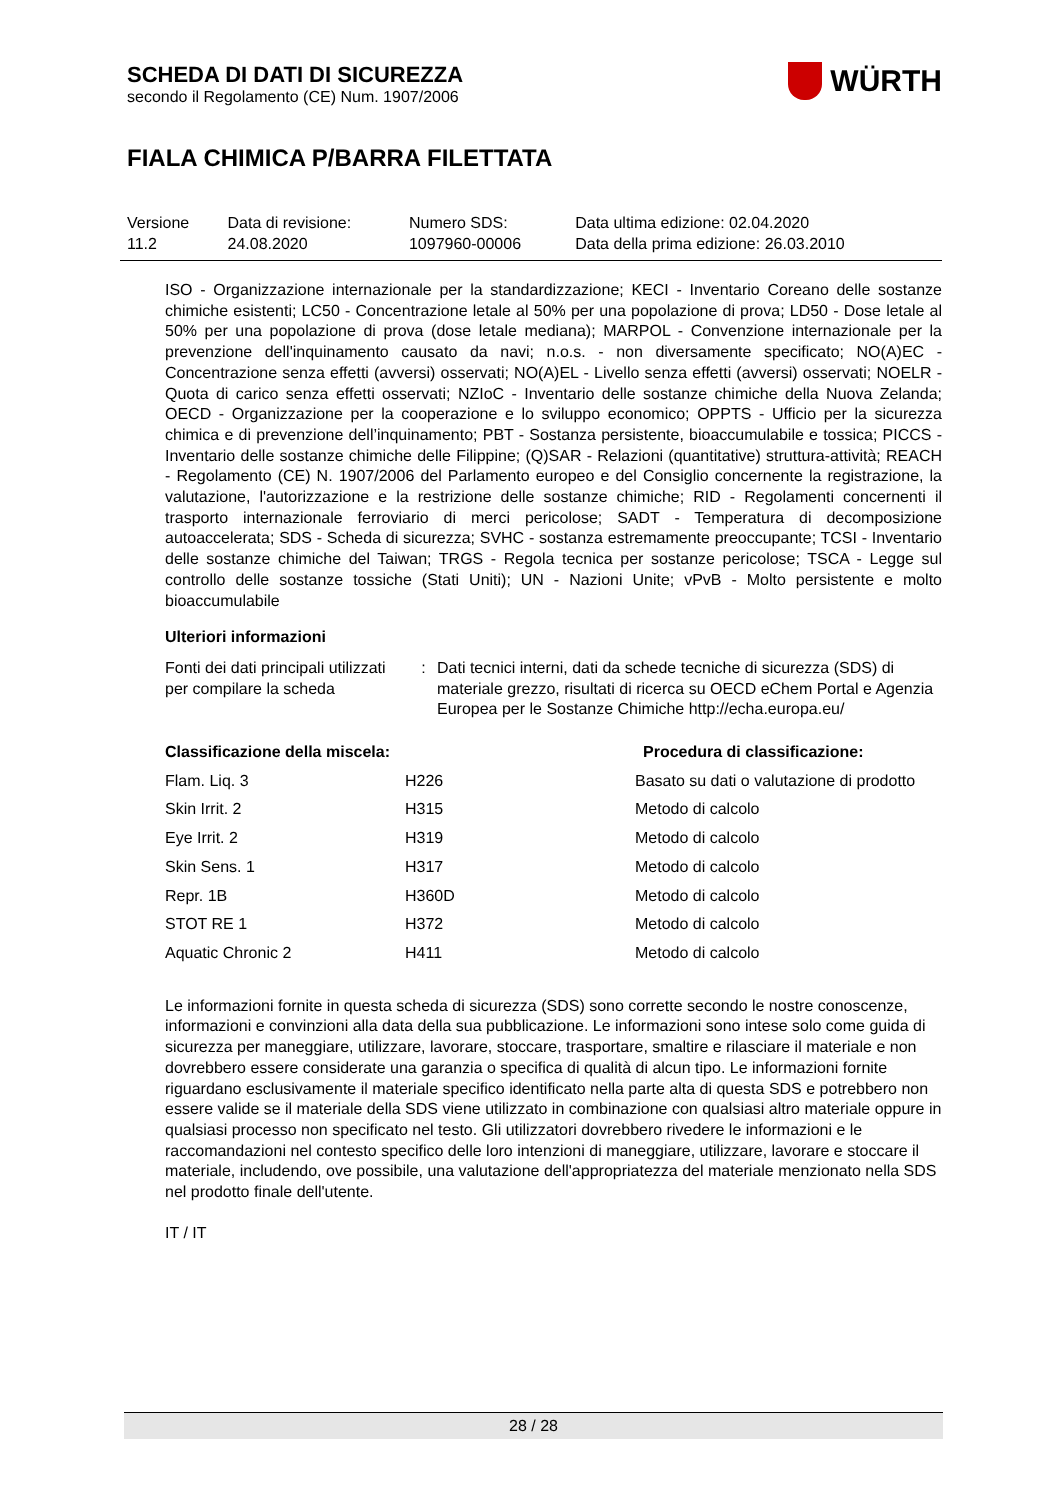SCHEDA DI DATI DI SICUREZZA
secondo il Regolamento (CE) Num. 1907/2006
WÜRTH
FIALA CHIMICA P/BARRA FILETTATA
| Versione 11.2 | Data di revisione: 24.08.2020 | Numero SDS: 1097960-00006 | Data ultima edizione: 02.04.2020 Data della prima edizione: 26.03.2010 |
ISO - Organizzazione internazionale per la standardizzazione; KECI - Inventario Coreano delle sostanze chimiche esistenti; LC50 - Concentrazione letale al 50% per una popolazione di prova; LD50 - Dose letale al 50% per una popolazione di prova (dose letale mediana); MARPOL - Convenzione internazionale per la prevenzione dell'inquinamento causato da navi; n.o.s. - non diversamente specificato; NO(A)EC - Concentrazione senza effetti (avversi) osservati; NO(A)EL - Livello senza effetti (avversi) osservati; NOELR - Quota di carico senza effetti osservati; NZIoC - Inventario delle sostanze chimiche della Nuova Zelanda; OECD - Organizzazione per la cooperazione e lo sviluppo economico; OPPTS - Ufficio per la sicurezza chimica e di prevenzione dell’inquinamento; PBT - Sostanza persistente, bioaccumulabile e tossica; PICCS - Inventario delle sostanze chimiche delle Filippine; (Q)SAR - Relazioni (quantitative) struttura-attività; REACH - Regolamento (CE) N. 1907/2006 del Parlamento europeo e del Consiglio concernente la registrazione, la valutazione, l'autorizzazione e la restrizione delle sostanze chimiche; RID - Regolamenti concernenti il trasporto internazionale ferroviario di merci pericolose; SADT - Temperatura di decomposizione autoaccelerata; SDS - Scheda di sicurezza; SVHC - sostanza estremamente preoccupante; TCSI - Inventario delle sostanze chimiche del Taiwan; TRGS - Regola tecnica per sostanze pericolose; TSCA - Legge sul controllo delle sostanze tossiche (Stati Uniti); UN - Nazioni Unite; vPvB - Molto persistente e molto bioaccumulabile
Ulteriori informazioni
| Fonti dei dati principali utilizzati per compilare la scheda | : | Dati tecnici interni, dati da schede tecniche di sicurezza (SDS) di materiale grezzo, risultati di ricerca su OECD eChem Portal e Agenzia Europea per le Sostanze Chimiche http://echa.europa.eu/ |
| Classificazione della miscela: | | Procedura di classificazione: |
| --- | --- | --- |
| Flam. Liq. 3 | H226 | Basato su dati o valutazione di prodotto |
| Skin Irrit. 2 | H315 | Metodo di calcolo |
| Eye Irrit. 2 | H319 | Metodo di calcolo |
| Skin Sens. 1 | H317 | Metodo di calcolo |
| Repr. 1B | H360D | Metodo di calcolo |
| STOT RE 1 | H372 | Metodo di calcolo |
| Aquatic Chronic 2 | H411 | Metodo di calcolo |
Le informazioni fornite in questa scheda di sicurezza (SDS) sono corrette secondo le nostre conoscenze, informazioni e convinzioni alla data della sua pubblicazione. Le informazioni sono intese solo come guida di sicurezza per maneggiare, utilizzare, lavorare, stoccare, trasportare, smaltire e rilasciare il materiale e non dovrebbero essere considerate una garanzia o specifica di qualità di alcun tipo. Le informazioni fornite riguardano esclusivamente il materiale specifico identificato nella parte alta di questa SDS e potrebbero non essere valide se il materiale della SDS viene utilizzato in combinazione con qualsiasi altro materiale oppure in qualsiasi processo non specificato nel testo. Gli utilizzatori dovrebbero rivedere le informazioni e le raccomandazioni nel contesto specifico delle loro intenzioni di maneggiare, utilizzare, lavorare e stoccare il materiale, includendo, ove possibile, una valutazione dell'appropriatezza del materiale menzionato nella SDS nel prodotto finale dell'utente.
IT / IT
28 / 28